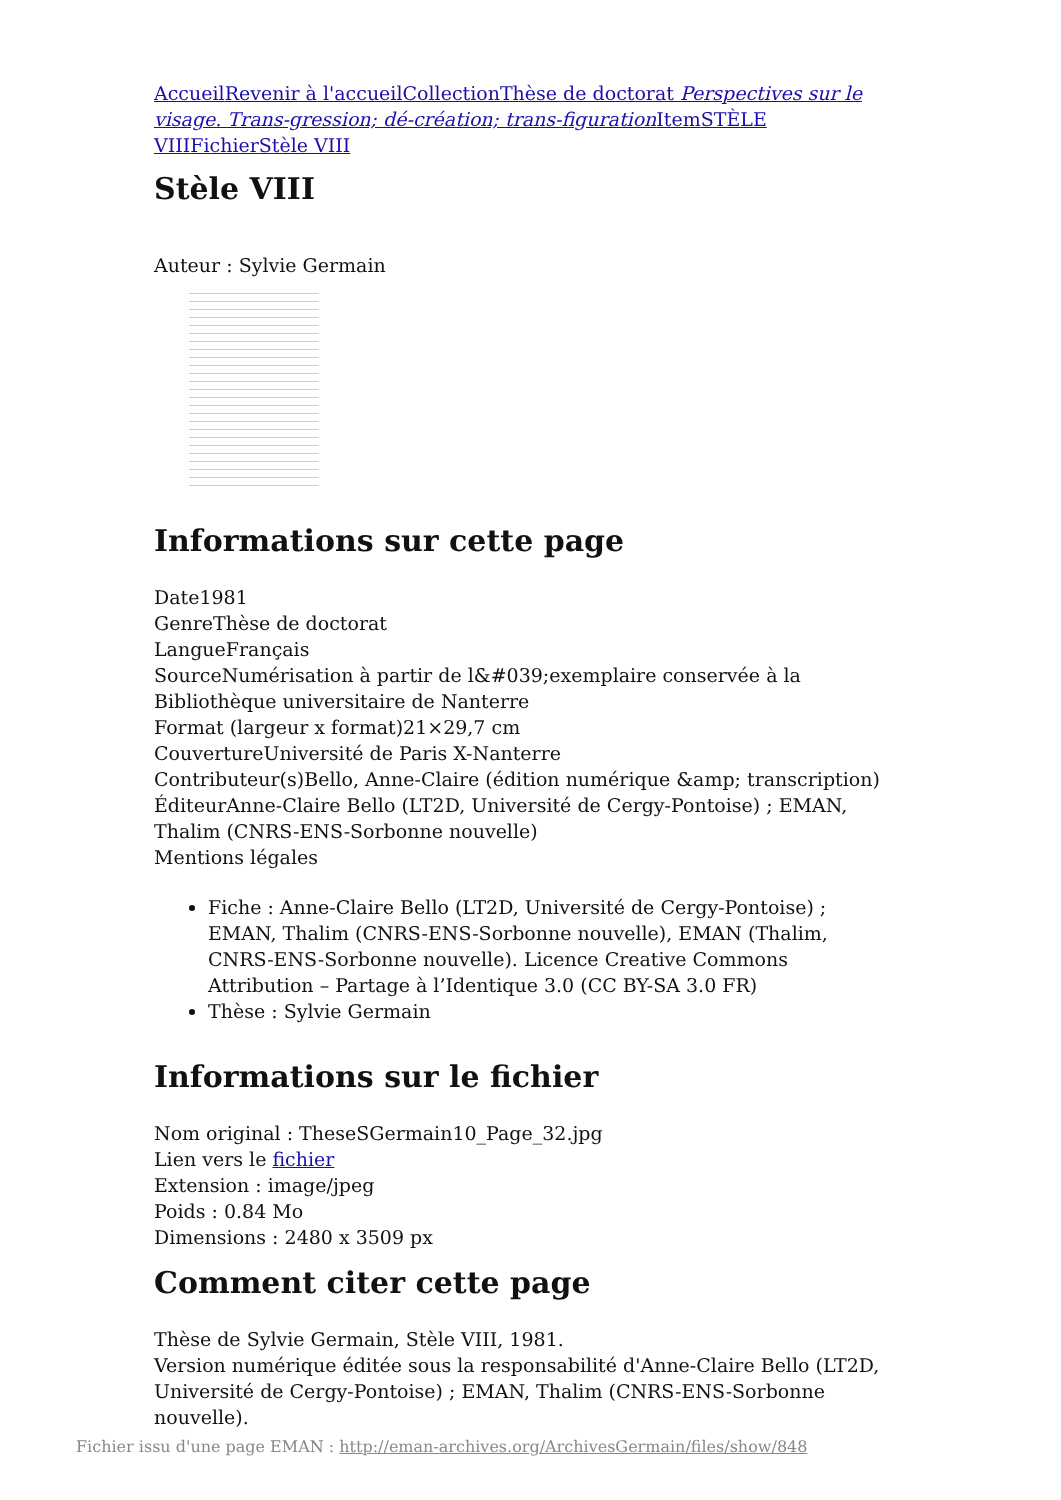Accueil Revenir à l'accueil Collection Thèse de doctorat Perspectives sur le visage. Trans-gression; dé-création; trans-figuration Item STÈLE VIII Fichier Stèle VIII
Stèle VIII
Auteur : Sylvie Germain
Informations sur cette page
Date1981
GenreThèse de doctorat
LangueFrançais
SourceNumérisation à partir de l&#039;exemplaire conservée à la Bibliothèque universitaire de Nanterre
Format (largeur x format)21×29,7 cm
CouvertureUniversité de Paris X-Nanterre
Contributeur(s)Bello, Anne-Claire (édition numérique &amp; transcription)
ÉditeurAnne-Claire Bello (LT2D, Université de Cergy-Pontoise) ; EMAN, Thalim (CNRS-ENS-Sorbonne nouvelle)
Mentions légales
Fiche : Anne-Claire Bello (LT2D, Université de Cergy-Pontoise) ; EMAN, Thalim (CNRS-ENS-Sorbonne nouvelle), EMAN (Thalim, CNRS-ENS-Sorbonne nouvelle). Licence Creative Commons Attribution – Partage à l’Identique 3.0 (CC BY-SA 3.0 FR)
Thèse : Sylvie Germain
Informations sur le fichier
Nom original : TheseSGermain10_Page_32.jpg
Lien vers le fichier
Extension : image/jpeg
Poids : 0.84 Mo
Dimensions : 2480 x 3509 px
Comment citer cette page
Thèse de Sylvie Germain, Stèle VIII, 1981.
Version numérique éditée sous la responsabilité d'Anne-Claire Bello (LT2D, Université de Cergy-Pontoise) ; EMAN, Thalim (CNRS-ENS-Sorbonne nouvelle).
Fichier issu d'une page EMAN : http://eman-archives.org/ArchivesGermain/files/show/848